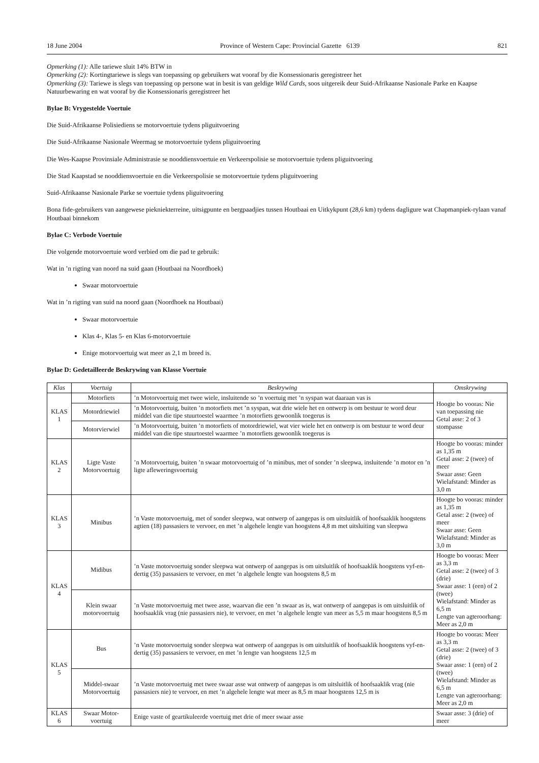18 June 2004 Province of Western Cape: Provincial Gazette 6139 821
Opmerking (1): Alle tariewe sluit 14% BTW in
Opmerking (2): Kortingtariewe is slegs van toepassing op gebruikers wat vooraf by die Konsessionaris geregistreer het
Opmerking (3): Tariewe is slegs van toepassing op persone wat in besit is van geldige Wild Cards, soos uitgereik deur Suid-Afrikaanse Nasionale Parke en Kaapse Natuurbewaring en wat vooraf by die Konsessionaris geregistreer het
Bylae B: Vrygestelde Voertuie
Die Suid-Afrikaanse Polisiediens se motorvoertuie tydens pliguitvoering
Die Suid-Afrikaanse Nasionale Weermag se motorvoertuie tydens pliguitvoering
Die Wes-Kaapse Provinsiale Administrasie se nooddiensvoertuie en Verkeerspolisie se motorvoertuie tydens pliguitvoering
Die Stad Kaapstad se nooddiensvoertuie en die Verkeerspolisie se motorvoertuie tydens pliguitvoering
Suid-Afrikaanse Nasionale Parke se voertuie tydens pliguitvoering
Bona fide-gebruikers van aangewese piekniekterreine, uitsigpunte en bergpaadjies tussen Houtbaai en Uitkykpunt (28,6 km) tydens dagligure wat Chapmanpiek-rylaan vanaf Houtbaai binnekom
Bylae C: Verbode Voertuie
Die volgende motorvoertuie word verbied om die pad te gebruik:
Wat in ’n rigting van noord na suid gaan (Houtbaai na Noordhoek)
Swaar motorvoertuie
Wat in ’n rigting van suid na noord gaan (Noordhoek na Houtbaai)
Swaar motorvoertuie
Klas 4-, Klas 5- en Klas 6-motorvoertuie
Enige motorvoertuig wat meer as 2,1 m breed is.
Bylae D: Gedetailleerde Beskrywing van Klasse Voertuie
| Klas | Voertuig | Beskrywing | Omskrywing |
| --- | --- | --- | --- |
| KLAS 1 | Motorfiets | ’n Motorvoertuig met twee wiele, insluitende so ’n voertuig met ’n syspan wat daaraan vas is | Hoogte bo vooras: Nie van toepassing nie Getal asse: 2 of 3 stompasse |
| | Motordriewiel | ’n Motorvoertuig, buiten ’n motorfiets met ’n syspan, wat drie wiele het en ontwerp is om bestuur te word deur middel van die tipe stuurtoestel waarmee ’n motorfiets gewoonlik toegerus is | |
| | Motorvierwiel | ’n Motorvoertuig, buiten ’n motorfiets of motordriewiel, wat vier wiele het en ontwerp is om bestuur te word deur middel van die tipe stuurtoestel waarmee ’n motorfiets gewoonlik toegerus is | |
| KLAS 2 | Ligte Vaste Motorvoertuig | ’n Motorvoertuig, buiten ’n swaar motorvoertuig of ’n minibus, met of sonder ’n sleepwa, insluitende ’n motor en ’n ligte afleweringsvoertuig | Hoogte bo vooras: minder as 1,35 m Getal asse: 2 (twee) of meer Swaar asse: Geen Wielafstand: Minder as 3,0 m |
| KLAS 3 | Minibus | ’n Vaste motorvoertuig, met of sonder sleepwa, wat ontwerp of aangepas is om uitsluitlik of hoofsaaklik hoogstens agtien (18) passasiers te vervoer, en met ’n algehele lengte van hoogstens 4,8 m met uitsluiting van sleepwa | Hoogte bo vooras: minder as 1,35 m Getal asse: 2 (twee) of meer Swaar asse: Geen Wielafstand: Minder as 3,0 m |
| KLAS 4 | Midibus | ’n Vaste motorvoertuig sonder sleepwa wat ontwerp of aangepas is om uitsluitlik of hoofsaaklik hoogstens vyf-en-dertig (35) passasiers te vervoer, en met ’n algehele lengte van hoogstens 8,5 m | Hoogte bo vooras: Meer as 3,3 m Getal asse: 2 (twee) of 3 (drie) Swaar asse: 1 (een) of 2 (twee) Wielafstand: Minder as 6,5 m Lengte van agteroorhang: Meer as 2,0 m |
| | Klein swaar motorvoertuig | ’n Vaste motorvoertuig met twee asse, waarvan die een ’n swaar as is, wat ontwerp of aangepas is om uitsluitlik of hoofsaaklik vrag (nie passasiers nie), te vervoer, en met ’n algehele lengte van meer as 5,5 m maar hoogstens 8,5 m | |
| KLAS 5 | Bus | ’n Vaste motorvoertuig sonder sleepwa wat ontwerp of aangepas is om uitsluitlik of hoofsaaklik hoogstens vyf-en-dertig (35) passasiers te vervoer, en met ’n lengte van hoogstens 12,5 m | Hoogte bo vooras: Meer as 3,3 m Getal asse: 2 (twee) of 3 (drie) Swaar asse: 1 (een) of 2 (twee) Wielafstand: Minder as 6,5 m Lengte van agteroorhang: Meer as 2,0 m |
| | Middel-swaar Motorvoertuig | ’n Vaste motorvoertuig met twee swaar asse wat ontwerp of aangepas is om uitsluitlik of hoofsaaklik vrag (nie passasiers nie) te vervoer, en met ’n algehele lengte wat meer as 8,5 m maar hoogstens 12,5 m is | |
| KLAS 6 | Swaar Motor-voertuig | Enige vaste of geartikuleerde voertuig met drie of meer swaar asse | Swaar asse: 3 (drie) of meer |